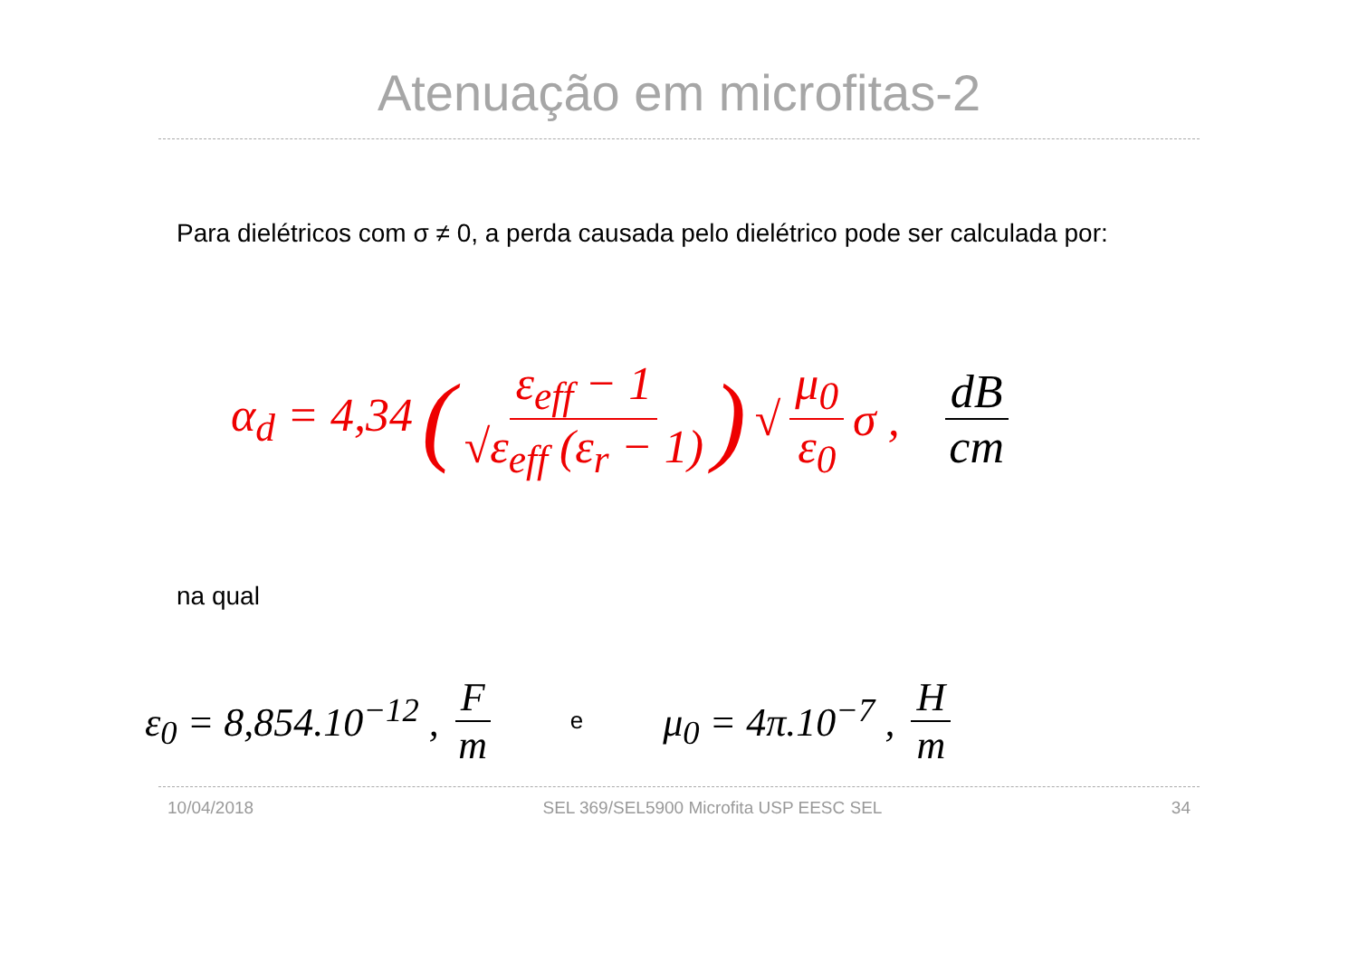Atenuação em microfitas-2
Para dielétricos com σ ≠ 0, a perda causada pelo dielétrico pode ser calculada por:
α<sub>d</sub> = 4,34 ( ε<sub>eff</sub> − 1 √ε<sub>eff</sub> (ε<sub>r</sub> − 1) ) √ μ<sub>0</sub> ε<sub>0</sub> σ , dB cm
na qual
ε<sub>0</sub> = 8,854.10<sup>−12</sup> , F m e μ<sub>0</sub> = 4π.10<sup>−7</sup> , H m
10/04/2018 SEL 369/SEL5900 Microfita USP EESC SEL 34